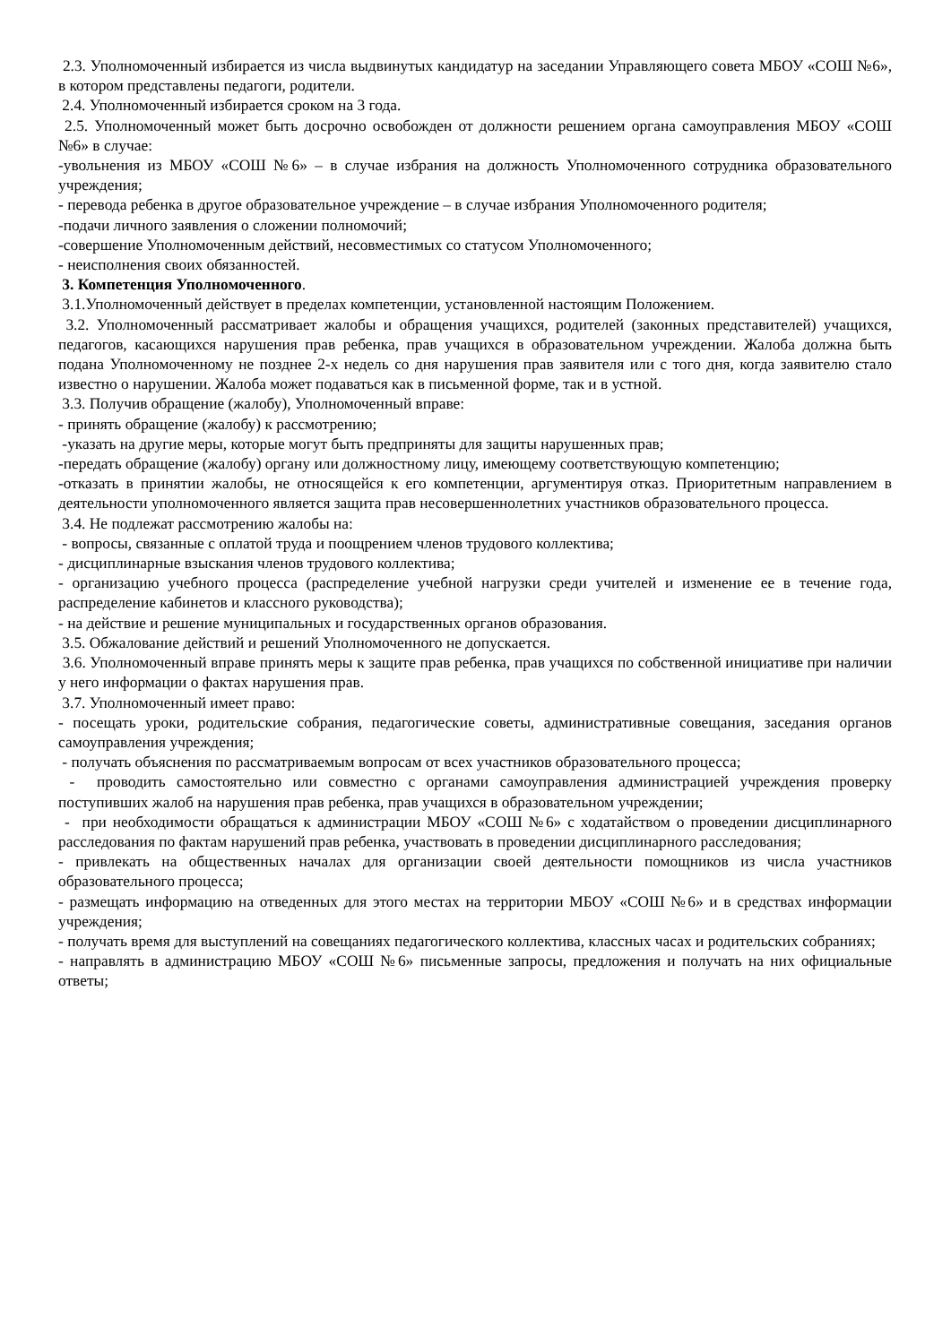2.3. Уполномоченный избирается из числа выдвинутых кандидатур на заседании Управляющего совета МБОУ «СОШ №6», в котором представлены педагоги, родители.
2.4. Уполномоченный избирается сроком на 3 года.
2.5. Уполномоченный может быть досрочно освобожден от должности решением органа самоуправления МБОУ «СОШ №6» в случае:
-увольнения из МБОУ «СОШ №6» – в случае избрания на должность Уполномоченного сотрудника образовательного учреждения;
- перевода ребенка в другое образовательное учреждение – в случае избрания Уполномоченного родителя;
-подачи личного заявления о сложении полномочий;
-совершение Уполномоченным действий, несовместимых со статусом Уполномоченного;
- неисполнения своих обязанностей.
3. Компетенция Уполномоченного.
3.1.Уполномоченный действует в пределах компетенции, установленной настоящим Положением.
3.2. Уполномоченный рассматривает жалобы и обращения учащихся, родителей (законных представителей) учащихся, педагогов, касающихся нарушения прав ребенка, прав учащихся в образовательном учреждении. Жалоба должна быть подана Уполномоченному не позднее 2-х недель со дня нарушения прав заявителя или с того дня, когда заявителю стало известно о нарушении. Жалоба может подаваться как в письменной форме, так и в устной.
3.3. Получив обращение (жалобу), Уполномоченный вправе:
- принять обращение (жалобу) к рассмотрению;
-указать на другие меры, которые могут быть предприняты для защиты нарушенных прав;
-передать обращение (жалобу) органу или должностному лицу, имеющему соответствующую компетенцию;
-отказать в принятии жалобы, не относящейся к его компетенции, аргументируя отказ. Приоритетным направлением в деятельности уполномоченного является защита прав несовершеннолетних участников образовательного процесса.
3.4. Не подлежат рассмотрению жалобы на:
- вопросы, связанные с оплатой труда и поощрением членов трудового коллектива;
- дисциплинарные взыскания членов трудового коллектива;
- организацию учебного процесса (распределение учебной нагрузки среди учителей и изменение ее в течение года, распределение кабинетов и классного руководства);
- на действие и решение муниципальных и государственных органов образования.
3.5. Обжалование действий и решений Уполномоченного не допускается.
3.6. Уполномоченный вправе принять меры к защите прав ребенка, прав учащихся по собственной инициативе при наличии у него информации о фактах нарушения прав.
3.7. Уполномоченный имеет право:
- посещать уроки, родительские собрания, педагогические советы, административные совещания, заседания органов самоуправления учреждения;
- получать объяснения по рассматриваемым вопросам от всех участников образовательного процесса;
- проводить самостоятельно или совместно с органами самоуправления администрацией учреждения проверку поступивших жалоб на нарушения прав ребенка, прав учащихся в образовательном учреждении;
- при необходимости обращаться к администрации МБОУ «СОШ №6» с ходатайством о проведении дисциплинарного расследования по фактам нарушений прав ребенка, участвовать в проведении дисциплинарного расследования;
- привлекать на общественных началах для организации своей деятельности помощников из числа участников образовательного процесса;
- размещать информацию на отведенных для этого местах на территории МБОУ «СОШ №6» и в средствах информации учреждения;
- получать время для выступлений на совещаниях педагогического коллектива, классных часах и родительских собраниях;
- направлять в администрацию МБОУ «СОШ №6» письменные запросы, предложения и получать на них официальные ответы;